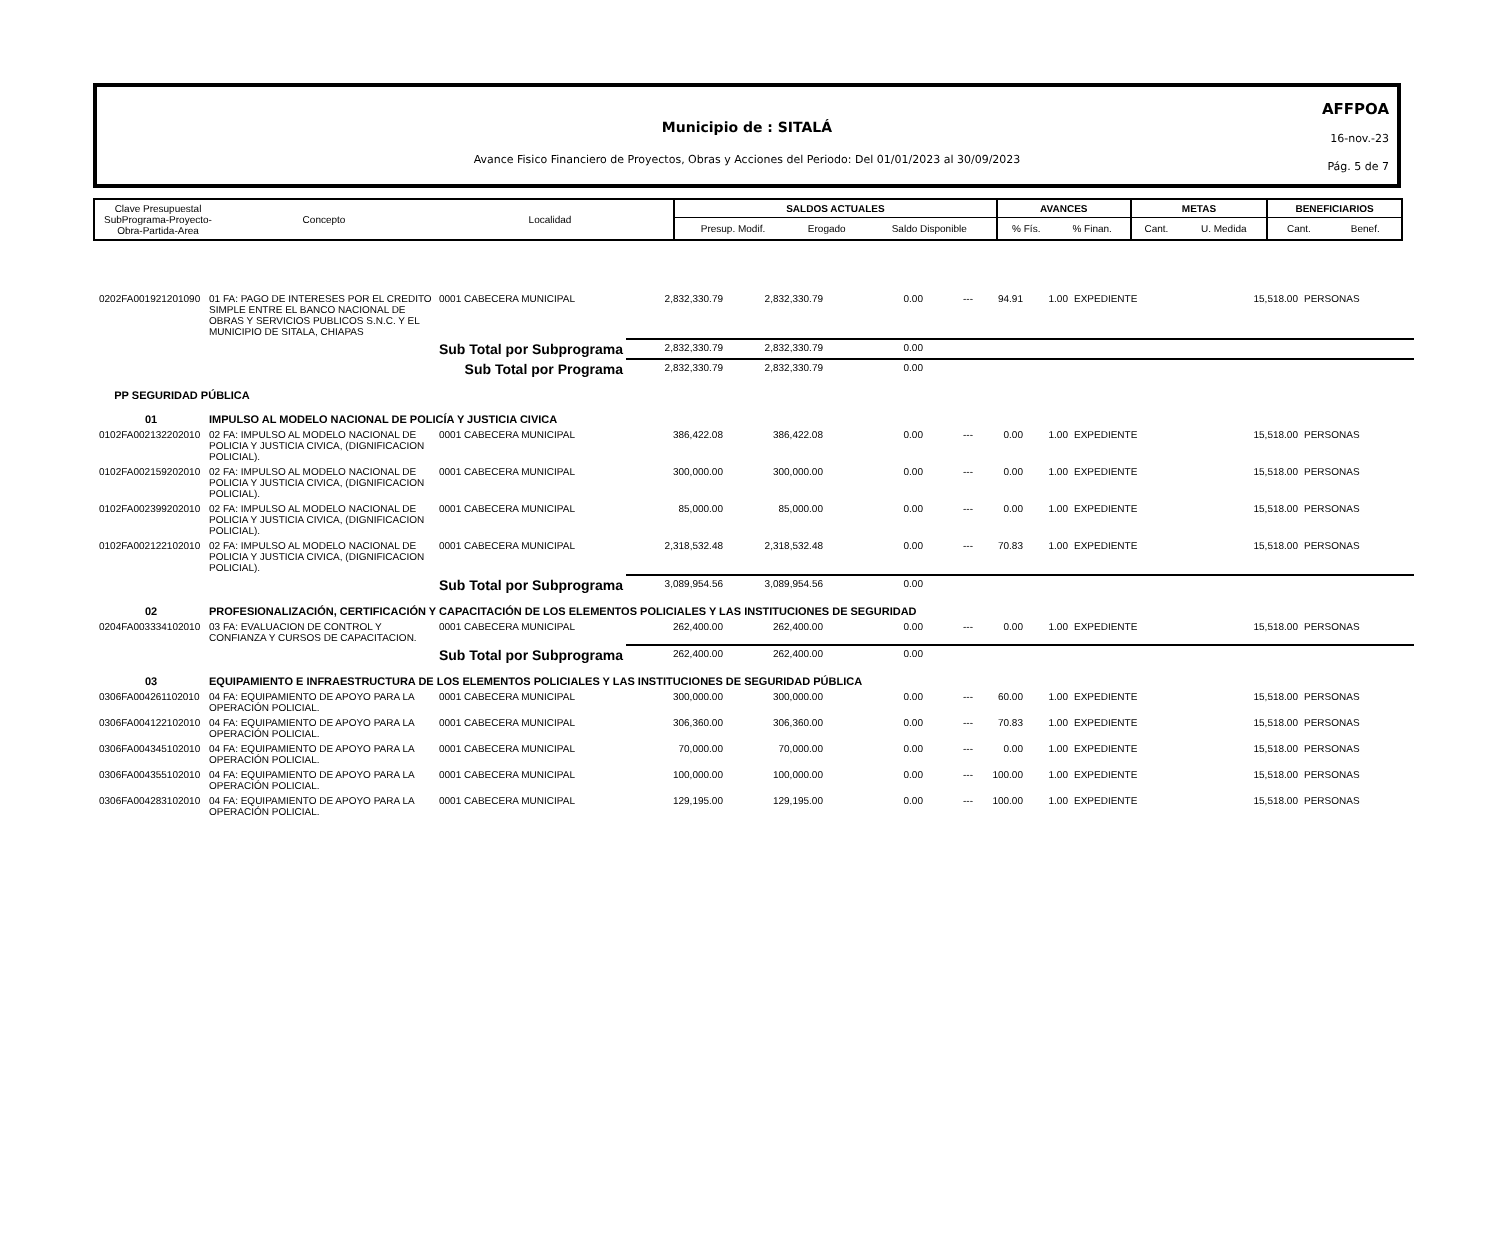Municipio de : SITALÁ
Avance Fisico Financiero de Proyectos, Obras y Acciones del Periodo: Del 01/01/2023 al 30/09/2023
AFFPOA
16-nov.-23
Pág. 5 de 7
| Clave Presupuestal SubPrograma-Proyecto- Obra-Partida-Area | Concepto | Localidad | SALDOS ACTUALES | | | AVANCES | | METAS | | BENEFICIARIOS | |
| | | | Presup. Modif. | Erogado | Saldo Disponible | % Fís. | % Finan. | Cant. | U. Medida | Cant. | Benef. |
| 0202FA001921201090 | 01 FA: PAGO DE INTERESES POR EL CREDITO SIMPLE ENTRE EL BANCO NACIONAL DE OBRAS Y SERVICIOS PUBLICOS S.N.C. Y EL MUNICIPIO DE SITALA, CHIAPAS | 0001 CABECERA MUNICIPAL | 2,832,330.79 | 2,832,330.79 | 0.00 | --- | 94.91 | 1.00 | EXPEDIENTE | 15,518.00 | PERSONAS |
| | Sub Total por Subprograma | | 2,832,330.79 | 2,832,330.79 | 0.00 | | | | | | |
| | Sub Total por Programa | | 2,832,330.79 | 2,832,330.79 | 0.00 | | | | | | |
| PP SEGURIDAD PÚBLICA | | | | | | | | | | | |
| 01 | IMPULSO AL MODELO NACIONAL DE POLICÍA Y JUSTICIA CIVICA | | | | | | | | | | |
| 0102FA002132202010 | 02 FA: IMPULSO AL MODELO NACIONAL DE POLICIA Y JUSTICIA CIVICA, (DIGNIFICACION POLICIAL). | 0001 CABECERA MUNICIPAL | 386,422.08 | 386,422.08 | 0.00 | --- | 0.00 | 1.00 | EXPEDIENTE | 15,518.00 | PERSONAS |
| 0102FA002159202010 | 02 FA: IMPULSO AL MODELO NACIONAL DE POLICIA Y JUSTICIA CIVICA, (DIGNIFICACION POLICIAL). | 0001 CABECERA MUNICIPAL | 300,000.00 | 300,000.00 | 0.00 | --- | 0.00 | 1.00 | EXPEDIENTE | 15,518.00 | PERSONAS |
| 0102FA002399202010 | 02 FA: IMPULSO AL MODELO NACIONAL DE POLICIA Y JUSTICIA CIVICA, (DIGNIFICACION POLICIAL). | 0001 CABECERA MUNICIPAL | 85,000.00 | 85,000.00 | 0.00 | --- | 0.00 | 1.00 | EXPEDIENTE | 15,518.00 | PERSONAS |
| 0102FA002122102010 | 02 FA: IMPULSO AL MODELO NACIONAL DE POLICIA Y JUSTICIA CIVICA, (DIGNIFICACION POLICIAL). | 0001 CABECERA MUNICIPAL | 2,318,532.48 | 2,318,532.48 | 0.00 | --- | 70.83 | 1.00 | EXPEDIENTE | 15,518.00 | PERSONAS |
| | Sub Total por Subprograma | | 3,089,954.56 | 3,089,954.56 | 0.00 | | | | | | |
| 02 | PROFESIONALIZACIÓN, CERTIFICACIÓN Y CAPACITACIÓN DE LOS ELEMENTOS POLICIALES Y LAS INSTITUCIONES DE SEGURIDAD | | | | | | | | | | |
| 0204FA003334102010 | 03 FA: EVALUACION DE CONTROL Y CONFIANZA Y CURSOS DE CAPACITACION. | 0001 CABECERA MUNICIPAL | 262,400.00 | 262,400.00 | 0.00 | --- | 0.00 | 1.00 | EXPEDIENTE | 15,518.00 | PERSONAS |
| | Sub Total por Subprograma | | 262,400.00 | 262,400.00 | 0.00 | | | | | | |
| 03 | EQUIPAMIENTO E INFRAESTRUCTURA DE LOS ELEMENTOS POLICIALES Y LAS INSTITUCIONES DE SEGURIDAD PÚBLICA | | | | | | | | | | |
| 0306FA004261102010 | 04 FA: EQUIPAMIENTO DE APOYO PARA LA OPERACIÓN POLICIAL. | 0001 CABECERA MUNICIPAL | 300,000.00 | 300,000.00 | 0.00 | --- | 60.00 | 1.00 | EXPEDIENTE | 15,518.00 | PERSONAS |
| 0306FA004122102010 | 04 FA: EQUIPAMIENTO DE APOYO PARA LA OPERACIÓN POLICIAL. | 0001 CABECERA MUNICIPAL | 306,360.00 | 306,360.00 | 0.00 | --- | 70.83 | 1.00 | EXPEDIENTE | 15,518.00 | PERSONAS |
| 0306FA004345102010 | 04 FA: EQUIPAMIENTO DE APOYO PARA LA OPERACIÓN POLICIAL. | 0001 CABECERA MUNICIPAL | 70,000.00 | 70,000.00 | 0.00 | --- | 0.00 | 1.00 | EXPEDIENTE | 15,518.00 | PERSONAS |
| 0306FA004355102010 | 04 FA: EQUIPAMIENTO DE APOYO PARA LA OPERACIÓN POLICIAL. | 0001 CABECERA MUNICIPAL | 100,000.00 | 100,000.00 | 0.00 | --- | 100.00 | 1.00 | EXPEDIENTE | 15,518.00 | PERSONAS |
| 0306FA004283102010 | 04 FA: EQUIPAMIENTO DE APOYO PARA LA OPERACIÓN POLICIAL. | 0001 CABECERA MUNICIPAL | 129,195.00 | 129,195.00 | 0.00 | --- | 100.00 | 1.00 | EXPEDIENTE | 15,518.00 | PERSONAS |